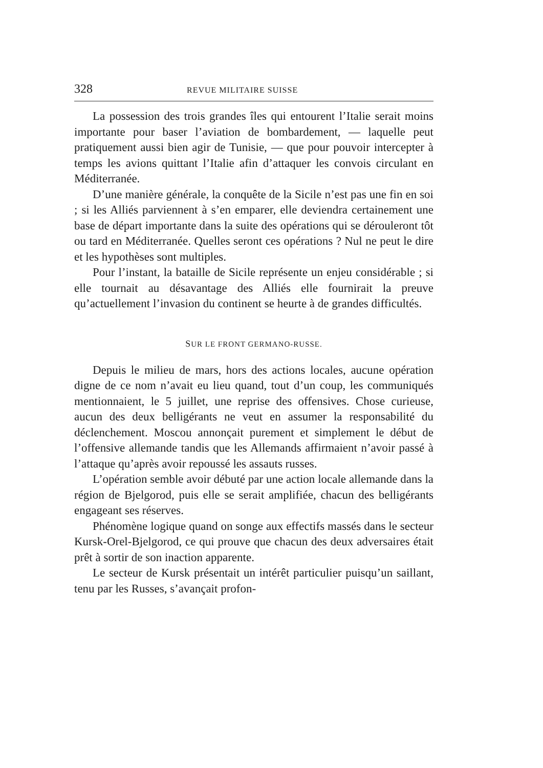328 REVUE MILITAIRE SUISSE
La possession des trois grandes îles qui entourent l’Italie serait moins importante pour baser l’aviation de bombardement, — laquelle peut pratiquement aussi bien agir de Tunisie, — que pour pouvoir intercepter à temps les avions quittant l’Italie afin d’attaquer les convois circulant en Méditerranée.
D’une manière générale, la conquête de la Sicile n’est pas une fin en soi ; si les Alliés parviennent à s’en emparer, elle deviendra certainement une base de départ importante dans la suite des opérations qui se dérouleront tôt ou tard en Méditerranée. Quelles seront ces opérations ? Nul ne peut le dire et les hypothèses sont multiples.
Pour l’instant, la bataille de Sicile représente un enjeu considérable ; si elle tournait au désavantage des Alliés elle fournirait la preuve qu’actuellement l’invasion du continent se heurte à de grandes difficultés.
SUR LE FRONT GERMANO-RUSSE.
Depuis le milieu de mars, hors des actions locales, aucune opération digne de ce nom n’avait eu lieu quand, tout d’un coup, les communiqués mentionnaient, le 5 juillet, une reprise des offensives. Chose curieuse, aucun des deux belligérants ne veut en assumer la responsabilité du déclenchement. Moscou annonçait purement et simplement le début de l’offensive allemande tandis que les Allemands affirmaient n’avoir passé à l’attaque qu’après avoir repoussé les assauts russes.
L’opération semble avoir débuté par une action locale allemande dans la région de Bjelgorod, puis elle se serait amplifiée, chacun des belligérants engageant ses réserves.
Phénomène logique quand on songe aux effectifs massés dans le secteur Kursk-Orel-Bjelgorod, ce qui prouve que chacun des deux adversaires était prêt à sortir de son inaction apparente.
Le secteur de Kursk présentait un intérêt particulier puisqu’un saillant, tenu par les Russes, s’avançait profon-